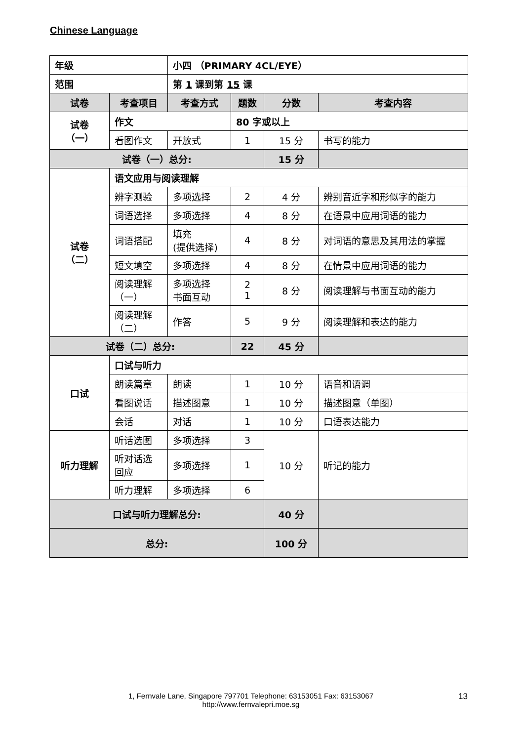Chinese Language
| 年级 | | 小四 （PRIMARY 4CL/EYE） | | | |
| 范围 | | 第 1 课到第 15 课 | | | |
| 试卷 | 考查项目 | 考查方式 | 题数 | 分数 | 考查内容 |
| 试卷 （一） | 作文 | | 80 字或以上 | | |
| | 看图作文 | 开放式 | 1 | 15 分 | 书写的能力 |
| 试卷（一）总分: | | | | 15 分 | |
| 试卷 （二） | 语文应用与阅读理解 | | | | |
| | 辨字测验 | 多项选择 | 2 | 4 分 | 辨别音近字和形似字的能力 |
| | 词语选择 | 多项选择 | 4 | 8 分 | 在语景中应用词语的能力 |
| | 词语搭配 | 填充 (提供选择) | 4 | 8 分 | 对词语的意思及其用法的掌握 |
| | 短文填空 | 多项选择 | 4 | 8 分 | 在情景中应用词语的能力 |
| | 阅读理解 （一） | 多项选择 书面互动 | 2 1 | 8 分 | 阅读理解与书面互动的能力 |
| | 阅读理解 （二） | 作答 | 5 | 9 分 | 阅读理解和表达的能力 |
| 试卷（二）总分: | | | 22 | 45 分 | |
| 口试 | 口试与听力 | | | | |
| | 朗读篇章 | 朗读 | 1 | 10 分 | 语音和语调 |
| | 看图说话 | 描述图意 | 1 | 10 分 | 描述图意（单图） |
| | 会话 | 对话 | 1 | 10 分 | 口语表达能力 |
| 听力理解 | 听话选图 | 多项选择 | 3 | 10 分 | 听记的能力 |
| | 听对话选 回应 | 多项选择 | 1 | | |
| | 听力理解 | 多项选择 | 6 | | |
| 口试与听力理解总分: | | | | 40 分 | |
| 总分: | | | | 100 分 | |
1, Fernvale Lane, Singapore 797701 Telephone: 63153051 Fax: 63153067
http://www.fernvalepri.moe.sg
13